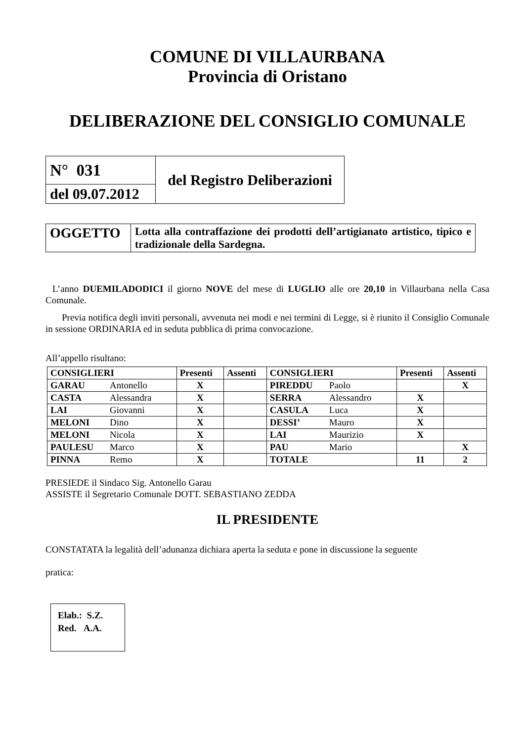COMUNE DI VILLAURBANA
Provincia di Oristano
DELIBERAZIONE DEL CONSIGLIO COMUNALE
| N° 031 | del Registro Deliberazioni |
| del 09.07.2012 | |
| OGGETTO | Lotta alla contraffazione dei prodotti dell’artigianato artistico, tipico e tradizionale della Sardegna. |
L’anno DUEMILADODICI il giorno NOVE del mese di LUGLIO alle ore 20,10 in Villaurbana nella Casa Comunale.
Previa notifica degli inviti personali, avvenuta nei modi e nei termini di Legge, si è riunito il Consiglio Comunale in sessione ORDINARIA ed in seduta pubblica di prima convocazione.
All’appello risultano:
| CONSIGLIERI | Presenti | Assenti | CONSIGLIERI | Presenti | Assenti |
| --- | --- | --- | --- | --- | --- |
| GARAU Antonello | X | | PIREDDU Paolo | | X |
| CASTA Alessandra | X | | SERRA Alessandro | X | |
| LAI Giovanni | X | | CASULA Luca | X | |
| MELONI Dino | X | | DESSI’ Mauro | X | |
| MELONI Nicola | X | | LAI Maurizio | X | |
| PAULESU Marco | X | | PAU Mario | | X |
| PINNA Remo | X | | TOTALE | 11 | 2 |
PRESIEDE il Sindaco Sig. Antonello Garau
ASSISTE il Segretario Comunale DOTT. SEBASTIANO ZEDDA
IL PRESIDENTE
CONSTATATA la legalità dell’adunanza dichiara aperta la seduta e pone in discussione la seguente
pratica:
Elab.: S.Z.
Red. A.A.